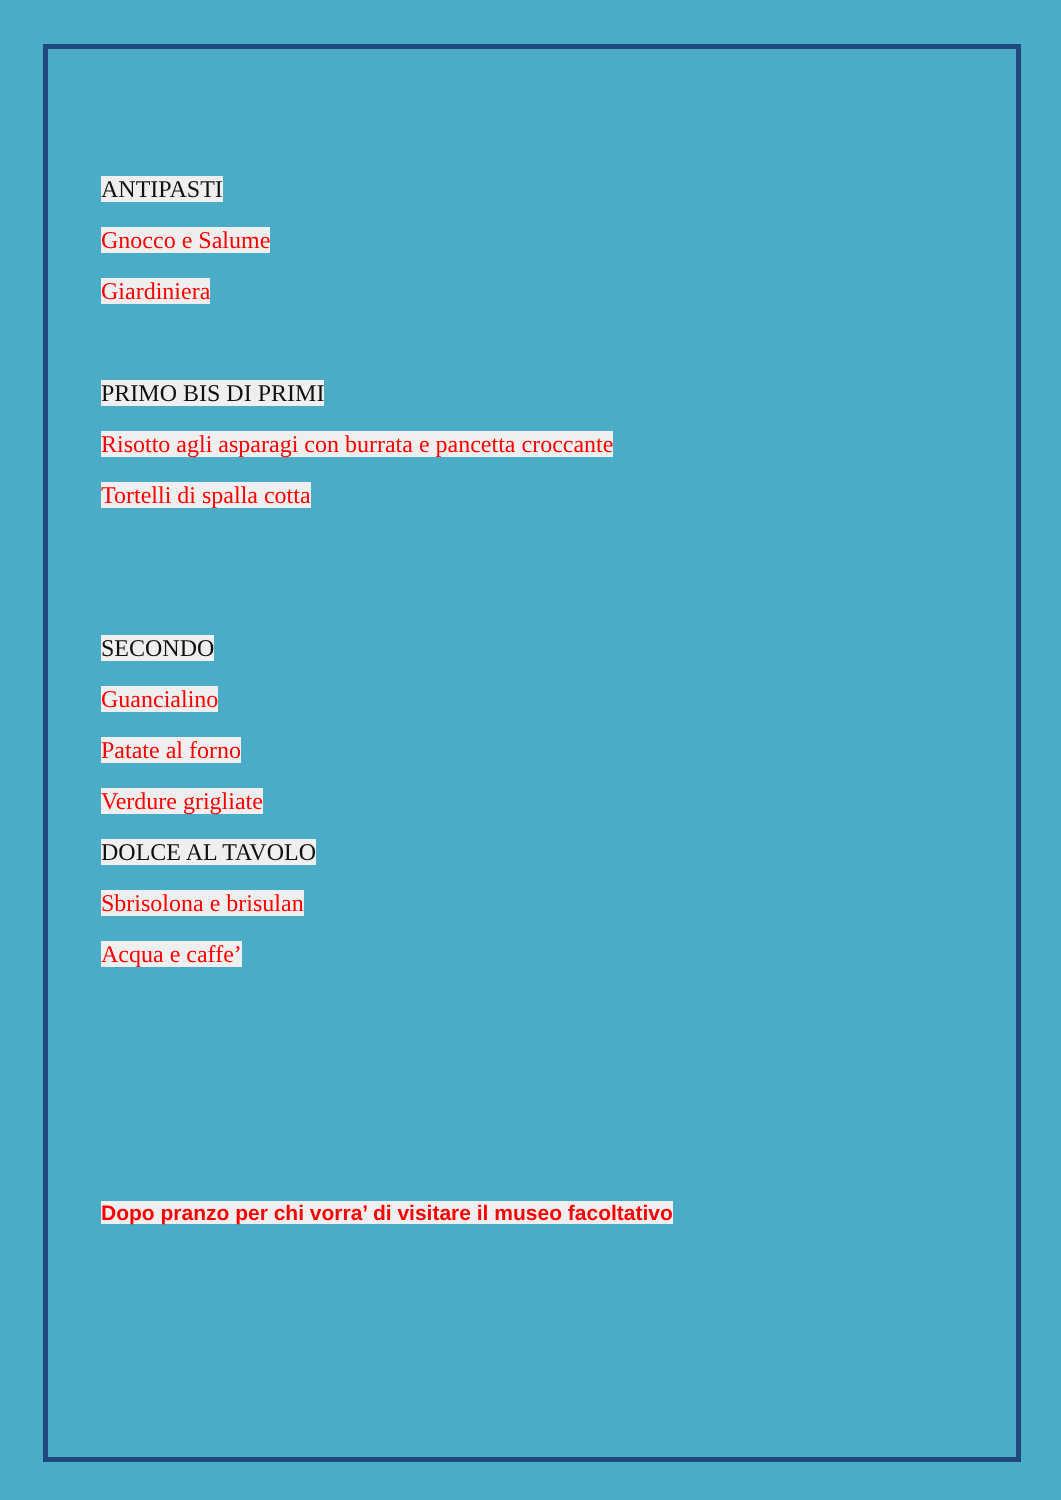ANTIPASTI
Gnocco e Salume
Giardiniera
PRIMO BIS DI PRIMI
Risotto agli asparagi con burrata e pancetta croccante
Tortelli di spalla cotta
SECONDO
Guancialino
Patate al forno
Verdure grigliate
DOLCE AL TAVOLO
Sbrisolona e brisulan
Acqua e caffe’
Dopo pranzo per chi vorra’ di visitare il museo facoltativo